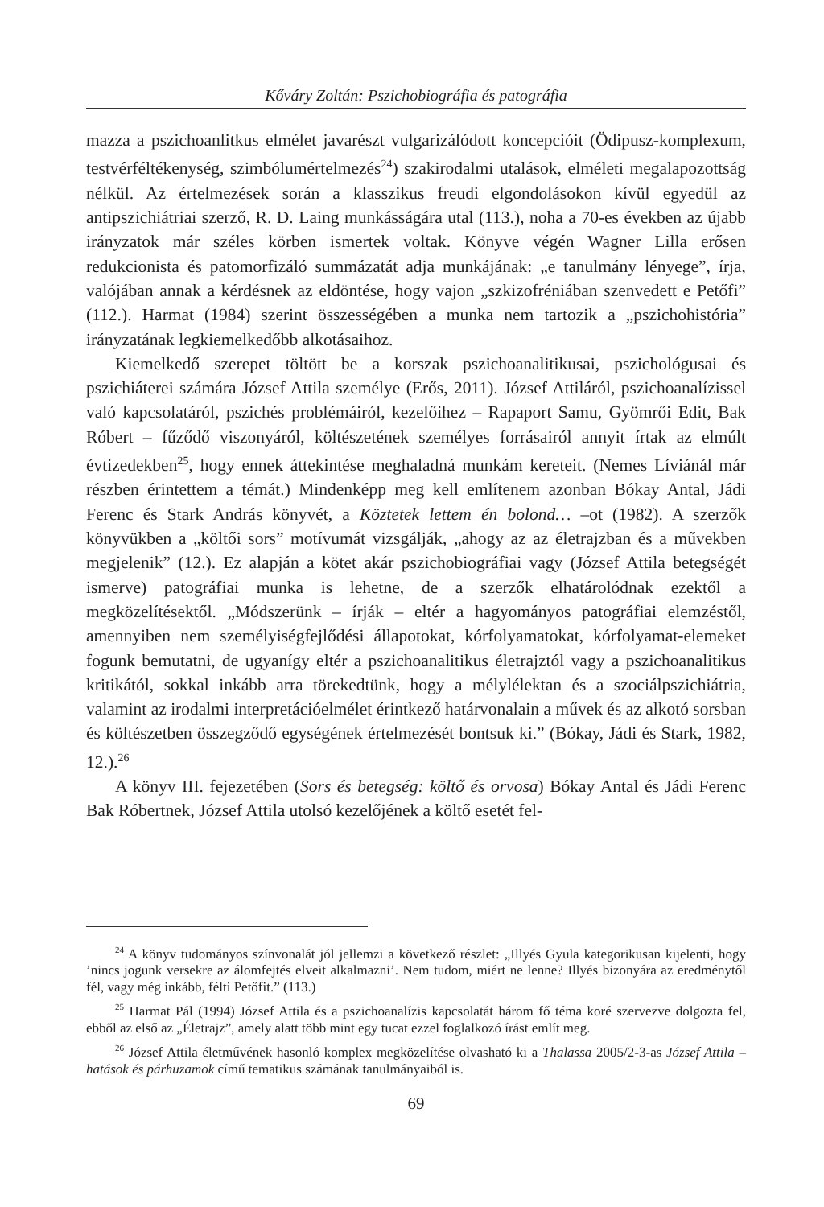Kőváry Zoltán: Pszichobiográfia és patográfia
mazza a pszichoanlitkus elmélet javarészt vulgarizálódott koncepcióit (Ödipusz-komplexum, testvérféltékenység, szimbólumértelmezés<sup>24</sup>) szakirodalmi utalások, elméleti megalapozottság nélkül. Az értelmezések során a klasszikus freudi elgondolásokon kívül egyedül az antipszichiátriai szerző, R. D. Laing munkásságára utal (113.), noha a 70-es években az újabb irányzatok már széles körben ismertek voltak. Könyve végén Wagner Lilla erősen redukcionista és patomorfizáló summázatát adja munkájának: „e tanulmány lényege”, írja, valójában annak a kérdésnek az eldöntése, hogy vajon „szkizofréniában szenvedett e Petőfi” (112.). Harmat (1984) szerint összességében a munka nem tartozik a „pszichohistória” irányzatának legkiemelkedőbb alkotásaihoz.
Kiemelkedő szerepet töltött be a korszak pszichoanalitikusai, pszichológusai és pszichiáterei számára József Attila személye (Erős, 2011). József Attiláról, pszichoanalízissel való kapcsolatáról, pszichés problémáiról, kezelőihez – Rapaport Samu, Gyömrői Edit, Bak Róbert – fűződő viszonyáról, költészetének személyes forrásairól annyit írtak az elmúlt évtizedekben<sup>25</sup>, hogy ennek áttekintése meghaladná munkám kereteit. (Nemes Líviánál már részben érintettem a témát.) Mindenképp meg kell említenem azonban Bókay Antal, Jádi Ferenc és Stark András könyvét, a Köztetek lettem én bolond… –ot (1982). A szerzők könyvükben a „költői sors” motívumát vizsgálják, „ahogy az az életrajzban és a művekben megjelenik” (12.). Ez alapján a kötet akár pszichobiográfiai vagy (József Attila betegségét ismerve) patográfiai munka is lehetne, de a szerzők elhatárolódnak ezektől a megközelítésektől. „Módszerünk – írják – eltér a hagyományos patográfiai elemzéstől, amennyiben nem személyiségfejlődési állapotokat, kórfolyamatokat, kórfolyamat-elemeket fogunk bemutatni, de ugyanígy eltér a pszichoanalitikus életrajztól vagy a pszichoanalitikus kritikától, sokkal inkább arra törekedtünk, hogy a mélylélektan és a szociálpszichiátria, valamint az irodalmi interpretációelmélet érintkező határvonalain a művek és az alkotó sorsban és költészetben összegződő egységének értelmezését bontsuk ki.” (Bókay, Jádi és Stark, 1982, 12.).<sup>26</sup>
A könyv III. fejezetében (Sors és betegség: költő és orvosa) Bókay Antal és Jádi Ferenc Bak Róbertnek, József Attila utolsó kezelőjének a költő esetét fel-
<sup>24</sup> A könyv tudományos színvonalát jól jellemzi a következő részlet: „Illyés Gyula kategorikusan kijelenti, hogy ’nincs jogunk versekre az álomfejtés elveit alkalmazni’. Nem tudom, miért ne lenne? Illyés bizonyára az eredménytől fél, vagy még inkább, félti Petőfit.” (113.)
<sup>25</sup> Harmat Pál (1994) József Attila és a pszichoanalízis kapcsolatát három fő téma koré szervezve dolgozta fel, ebből az első az „Életrajz”, amely alatt több mint egy tucat ezzel foglalkozó írást említ meg.
<sup>26</sup> József Attila életművének hasonló komplex megközelítése olvasható ki a Thalassa 2005/2-3-as József Attila – hatások és párhuzamok című tematikus számának tanulmányaiból is.
69